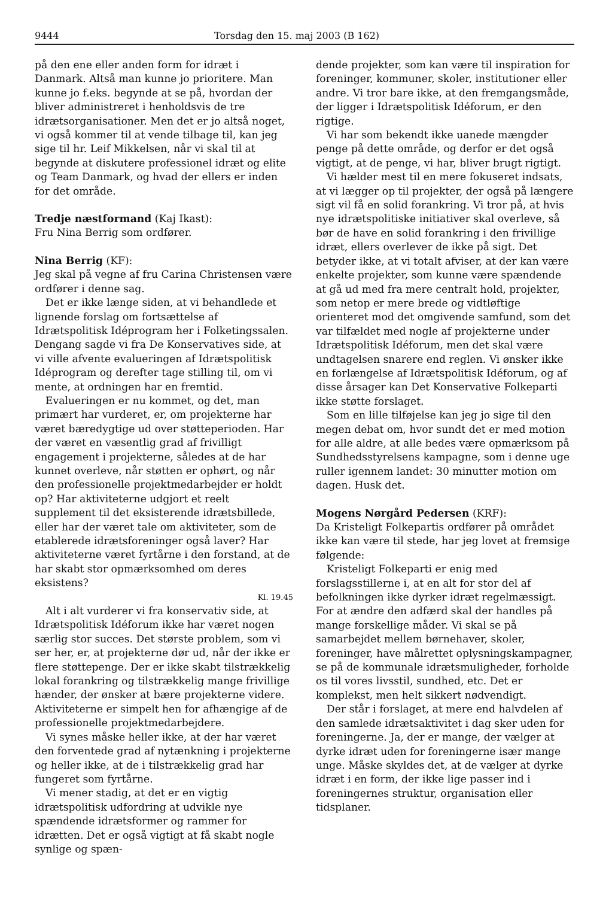9444 Torsdag den 15. maj 2003 (B 162)
på den ene eller anden form for idræt i Danmark. Altså man kunne jo prioritere. Man kunne jo f.eks. begynde at se på, hvordan der bliver administreret i henholdsvis de tre idrætsorganisationer. Men det er jo altså noget, vi også kommer til at vende tilbage til, kan jeg sige til hr. Leif Mikkelsen, når vi skal til at begynde at diskutere professionel idræt og elite og Team Danmark, og hvad der ellers er inden for det område.
Tredje næstformand (Kaj Ikast):
Fru Nina Berrig som ordfører.
Nina Berrig (KF):
Jeg skal på vegne af fru Carina Christensen være ordfører i denne sag.
Det er ikke længe siden, at vi behandlede et lignende forslag om fortsættelse af Idrætspolitisk Idéprogram her i Folketingssalen. Dengang sagde vi fra De Konservatives side, at vi ville afvente evalueringen af Idrætspolitisk Idéprogram og derefter tage stilling til, om vi mente, at ordningen har en fremtid.
Evalueringen er nu kommet, og det, man primært har vurderet, er, om projekterne har været bæredygtige ud over støtteperioden. Har der været en væsentlig grad af frivilligt engagement i projekterne, således at de har kunnet overleve, når støtten er ophørt, og når den professionelle projektmedarbejder er holdt op? Har aktiviteterne udgjort et reelt supplement til det eksisterende idrætsbillede, eller har der været tale om aktiviteter, som de etablerede idrætsforeninger også laver? Har aktiviteterne været fyrtårne i den forstand, at de har skabt stor opmærksomhed om deres eksistens?
Kl. 19.45
Alt i alt vurderer vi fra konservativ side, at Idrætspolitisk Idéforum ikke har været nogen særlig stor succes. Det største problem, som vi ser her, er, at projekterne dør ud, når der ikke er flere støttepenge. Der er ikke skabt tilstrækkelig lokal forankring og tilstrækkelig mange frivillige hænder, der ønsker at bære projekterne videre. Aktiviteterne er simpelt hen for afhængige af de professionelle projektmedarbejdere.
Vi synes måske heller ikke, at der har været den forventede grad af nytænkning i projekterne og heller ikke, at de i tilstrækkelig grad har fungeret som fyrtårne.
Vi mener stadig, at det er en vigtig idrætspolitisk udfordring at udvikle nye spændende idrætsformer og rammer for idrætten. Det er også vigtigt at få skabt nogle synlige og spæn-
dende projekter, som kan være til inspiration for foreninger, kommuner, skoler, institutioner eller andre. Vi tror bare ikke, at den fremgangsmåde, der ligger i Idrætspolitisk Idéforum, er den rigtige.
Vi har som bekendt ikke uanede mængder penge på dette område, og derfor er det også vigtigt, at de penge, vi har, bliver brugt rigtigt.
Vi hælder mest til en mere fokuseret indsats, at vi lægger op til projekter, der også på længere sigt vil få en solid forankring. Vi tror på, at hvis nye idrætspolitiske initiativer skal overleve, så bør de have en solid forankring i den frivillige idræt, ellers overlever de ikke på sigt. Det betyder ikke, at vi totalt afviser, at der kan være enkelte projekter, som kunne være spændende at gå ud med fra mere centralt hold, projekter, som netop er mere brede og vidtløftige orienteret mod det omgivende samfund, som det var tilfældet med nogle af projekterne under Idrætspolitisk Idéforum, men det skal være undtagelsen snarere end reglen. Vi ønsker ikke en forlængelse af Idrætspolitisk Idéforum, og af disse årsager kan Det Konservative Folkeparti ikke støtte forslaget.
Som en lille tilføjelse kan jeg jo sige til den megen debat om, hvor sundt det er med motion for alle aldre, at alle bedes være opmærksom på Sundhedsstyrelsens kampagne, som i denne uge ruller igennem landet: 30 minutter motion om dagen. Husk det.
Mogens Nørgård Pedersen (KRF):
Da Kristeligt Folkepartis ordfører på området ikke kan være til stede, har jeg lovet at fremsige følgende:
Kristeligt Folkeparti er enig med forslagsstillerne i, at en alt for stor del af befolkningen ikke dyrker idræt regelmæssigt. For at ændre den adfærd skal der handles på mange forskellige måder. Vi skal se på samarbejdet mellem børnehaver, skoler, foreninger, have målrettet oplysningskampagner, se på de kommunale idrætsmuligheder, forholde os til vores livsstil, sundhed, etc. Det er komplekst, men helt sikkert nødvendigt.
Der står i forslaget, at mere end halvdelen af den samlede idrætsaktivitet i dag sker uden for foreningerne. Ja, der er mange, der vælger at dyrke idræt uden for foreningerne især mange unge. Måske skyldes det, at de vælger at dyrke idræt i en form, der ikke lige passer ind i foreningernes struktur, organisation eller tidsplaner.